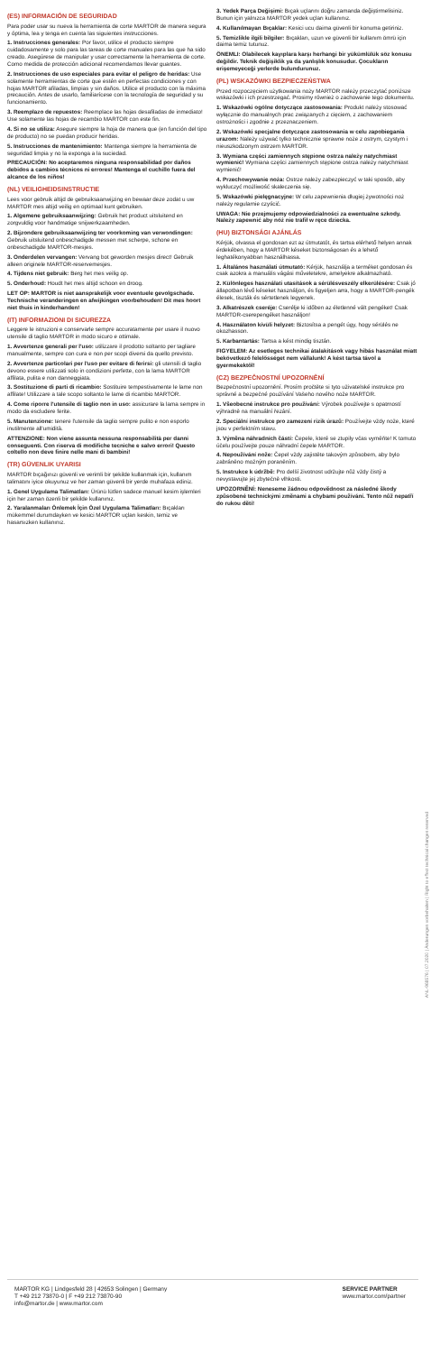(ES) INFORMACIÓN DE SEGURIDAD
Para poder usar su nueva la herramienta de corte MARTOR de manera segura y óptima, lea y tenga en cuenta las siguientes instrucciones.
1. Instrucciones generales: Por favor, utilice el producto siempre cuidadosamente y solo para las tareas de corte manuales para las que ha sido creado. Asegúrese de manipular y usar correctamente la herramienta de corte. Como medida de protección adicional recomendamos llevar guantes.
2. Instrucciones de uso especiales para evitar el peligro de heridas: Use solamente herramientas de corte que estén en perfectas condiciones y con hojas MARTOR afiladas, limpias y sin daños. Utilice el producto con la máxima precaución. Antes de usarlo, familiarícese con la tecnología de seguridad y su funcionamiento.
3. Reemplazo de repuestos: Reemplace las hojas desafiladas de inmediato! Use solamente las hojas de recambio MARTOR con este fin.
4. Si no se utiliza: Asegure siempre la hoja de manera que (en función del tipo de producto) no se puedan producir heridas.
5. Instrucciones de mantenimiento: Mantenga siempre la herramienta de seguridad limpia y no la exponga a la suciedad.
PRECAUCIÓN: No aceptaremos ninguna responsabilidad por daños debidos a cambios técnicos ni errores! Mantenga el cuchillo fuera del alcance de los niños!
(NL) VEILIGHEIDSINSTRUCTIE
Lees voor gebruik altijd de gebruiksaanwijzing en bewaar deze zodat u uw MARTOR mes altijd veilig en optimaal kunt gebruiken.
1. Algemene gebruiksaanwijzing: Gebruik het product uitsluitend en zorgvuldig voor handmatige snijwerkzaamheden.
2. Bijzondere gebruiksaanwijzing ter voorkoming van verwondingen: Gebruik uitsluitend onbeschadigde messen met scherpe, schone en onbeschadigde MARTOR-mesjes.
3. Onderdelen vervangen: Vervang bot geworden mesjes direct! Gebruik alleen originele MARTOR-reservemesjes.
4. Tijdens niet gebruik: Berg het mes veilig op.
5. Onderhoud: Houdt het mes altijd schoon en droog.
LET OP: MARTOR is niet aansprakelijk voor eventuele gevolgschade. Technische veranderingen en afwijkingen voorbehouden! Dit mes hoort niet thuis in kinderhanden!
(IT) INFORMAZIONI DI SICUREZZA
Leggere le istruzioni e conservarle sempre accuratamente per usare il nuovo utensile di taglio MARTOR in modo sicuro e ottimale.
1. Avvertenze generali per l'uso: utilizzare il prodotto soltanto per tagliare manualmente, sempre con cura e non per scopi diversi da quello previsto.
2. Avvertenze particolari per l'uso per evitare di ferirsi: gli utensili di taglio devono essere utilizzati solo in condizioni perfette, con la lama MARTOR affilata, pulita e non danneggiata.
3. Sostituzione di parti di ricambio: Sostituire tempestivamente le lame non affilate! Utilizzare a tale scopo soltanto le lame di ricambio MARTOR.
4. Come riporre l'utensile di taglio non in uso: assicurare la lama sempre in modo da escludere ferite.
5. Manutenzione: tenere l'utensile da taglio sempre pulito e non esporlo inutilmente all'umidità.
ATTENZIONE: Non viene assunta nessuna responsabilità per danni conseguenti. Con riserva di modifiche tecniche e salvo errori! Questo coltello non deve finire nelle mani di bambini!
(TR) GÜVENLIK UYARISI
MARTOR bıçağınızı güvenli ve verimli bir şekilde kullanmak için, kullanım talimatını iyice okuyunuz ve her zaman güvenli bir yerde muhafaza ediniz.
1. Genel Uygulama Talimatları: Ürünü lütfen sadece manuel kesim işlemleri için her zaman özenli bir şekilde kullanınız.
2. Yaralanmaları Önlemek İçin Özel Uygulama Talimatları: Bıçakları mükemmel durumdayken ve kesici MARTOR uçları keskin, temiz ve hasarsızken kullanınız.
3. Yedek Parça Değişimi: Bıçak uçlarını doğru zamanda değiştirmelisiniz. Bunun için yalnızca MARTOR yedek uçları kullanınız.
4. Kullanılmayan Bıçaklar: Kesici ucu daima güvenli bir konuma getiriniz.
5. Temizlikle ilgili bilgiler: Bıçakları, uzun ve güvenli bir kullanım ömrü için daima temiz tutunuz.
ÖNEMLI: Olabilecek kayıplara karşı herhangi bir yükümlülük söz konusu değildir. Teknik değişiklik ya da yanlışlık konusudur. Çocukların erişemeyeceği yerlerde bulundurunuz.
(PL) WSKAZÓWKI BEZPIECZEŃSTWA
Przed rozpoczęciem użytkowania noży MARTOR należy przeczytać poniższe wskazówki i ich przestrzegać. Prosimy również o zachowanie tego dokumentu.
1. Wskazówki ogólne dotyczące zastosowania: Produkt należy stosować wyłącznie do manualnych prac związanych z cięciem, z zachowaniem ostrożności i zgodnie z przeznaczeniem.
2. Wskazówki specjalne dotyczące zastosowania w celu zapobiegania urazom: Należy używać tylko technicznie sprawne noże z ostrym, czystym i nieuszkodzonym ostrzem MARTOR.
3. Wymiana części zamiennych stępione ostrza należy natychmiast wymienić! Wymiana części zamiennych stępione ostrza należy natychmiast wymienić!
4. Przechowywanie noża: Ostrze należy zabezpieczyć w taki sposób, aby wykluczyć możliwość skaleczenia się.
5. Wskazówki pielęgnacyjne: W celu zapewnienia długiej żywotności noż należy regularnie czyścić.
UWAGA: Nie przejmujemy odpowiedzialności za ewentualne szkody. Należy zapewnić aby nóż nie trafił w ręce dziecka.
(HU) BIZTONSÁGI AJÁNLÁS
Kérjük, olvassa el gondosan ezt az útmutatót, és tartsa elérhető helyen annak érdekében, hogy a MARTOR késeket biztonságosan és a lehető leghatékonyabban használhassa.
1. Általános használati útmutató: Kérjük, használja a terméket gondosan és csak azokra a manuális vágási műveletekre, amelyekre alkalmazható.
2. Különleges használati utasítások a sérülésveszély elkerülésére: Csak jó állapotban lévő késeket használjon, és figyeljen arra, hogy a MARTOR-pengék élesek, tiszták és sértetlenek legyenek.
3. Alkatrészek cseréje: Cserélje ki időben az életlenné vált pengéket! Csak MARTOR-cserepengéket használjon!
4. Használaton kívüli helyzet: Biztosítsa a pengét úgy, hogy sérülés ne okozhasson.
5. Karbantartás: Tartsa a kést mindig tisztán.
FIGYELEM: Az esetleges technikai átalakítások vagy hibás használat miatt bekövetkező felelősséget nem vállalunk! A kést tartsa távol a gyermekektől!
(CZ) BEZPEČNOSTNÍ UPOZORNĚNÍ
Bezpečnostní upozornění. Prosím pročtěte si tyto uživatelské instrukce pro správné a bezpečné používání Vašeho nového nože MARTOR.
1. Všeobecné instrukce pro používání: Výrobek používejte s opatrností výhradně na manuální řezání.
2. Speciální instrukce pro zamezení rizik úrazů: Používejte vždy nože, které jsou v perfektním stavu.
3. Výměna náhradních částí: Čepele, které se ztupily včas vyměňte! K tomuto účelu používejte pouze náhradní čepele MARTOR.
4. Nepoužívání nože: Čepel vždy zajistěte takovým způsobem, aby bylo zabráněno možným poraněním.
5. Instrukce k údržbě: Pro delší životnost udržujte nůž vždy čistý a nevystavujte jej zbytečně vlhkosti.
UPOZORNĚNÍ: Neneseme žádnou odpovědnost za následné škody způsobené technickými změnami a chybami používání. Tento nůž nepatří do rukou dětí!
MARTOR KG | Lindgesfeld 28 | 42653 Solingen | Germany
T +49 212 73870-0 | F +49 212 73870-90
info@martor.de | www.martor.com
SERVICE PARTNER
www.martor.com/partner
ANL-968576 | 07.2020 | Änderungen vorbehalten | Right to effect technical changes reserved